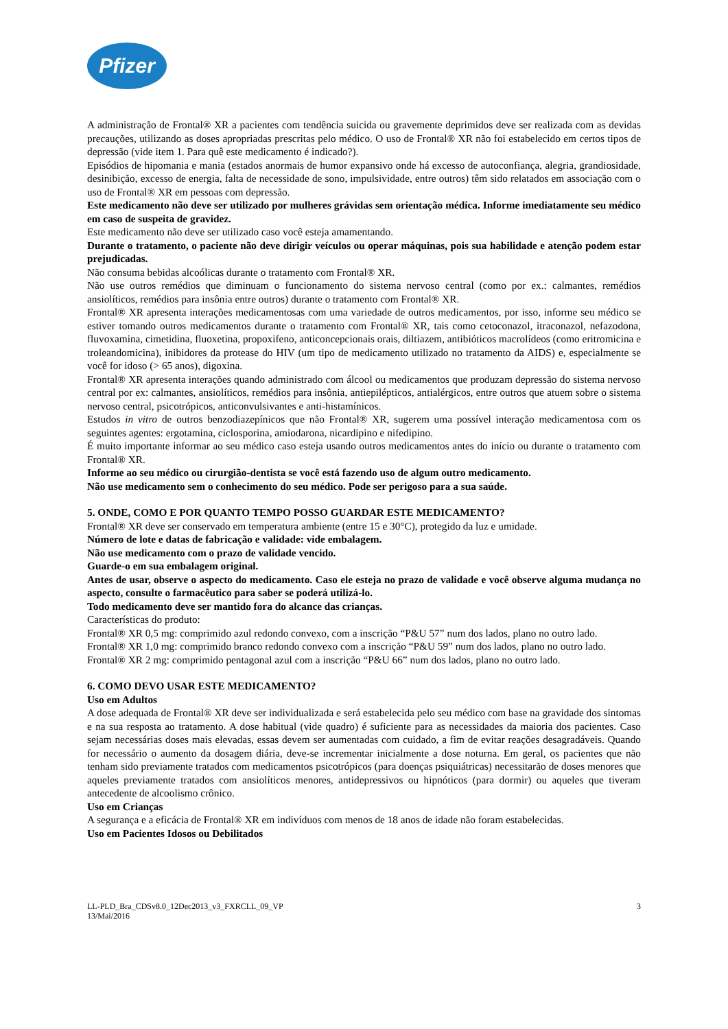Pfizer
A administração de Frontal® XR a pacientes com tendência suicida ou gravemente deprimidos deve ser realizada com as devidas precauções, utilizando as doses apropriadas prescritas pelo médico. O uso de Frontal® XR não foi estabelecido em certos tipos de depressão (vide item 1. Para quê este medicamento é indicado?).
Episódios de hipomania e mania (estados anormais de humor expansivo onde há excesso de autoconfiança, alegria, grandiosidade, desinibição, excesso de energia, falta de necessidade de sono, impulsividade, entre outros) têm sido relatados em associação com o uso de Frontal® XR em pessoas com depressão.
Este medicamento não deve ser utilizado por mulheres grávidas sem orientação médica. Informe imediatamente seu médico em caso de suspeita de gravidez.
Este medicamento não deve ser utilizado caso você esteja amamentando.
Durante o tratamento, o paciente não deve dirigir veículos ou operar máquinas, pois sua habilidade e atenção podem estar prejudicadas.
Não consuma bebidas alcoólicas durante o tratamento com Frontal® XR.
Não use outros remédios que diminuam o funcionamento do sistema nervoso central (como por ex.: calmantes, remédios ansiolíticos, remédios para insônia entre outros) durante o tratamento com Frontal® XR.
Frontal® XR apresenta interações medicamentosas com uma variedade de outros medicamentos, por isso, informe seu médico se estiver tomando outros medicamentos durante o tratamento com Frontal® XR, tais como cetoconazol, itraconazol, nefazodona, fluvoxamina, cimetidina, fluoxetina, propoxifeno, anticoncepcionais orais, diltiazem, antibióticos macrolídeos (como eritromicina e troleandomicina), inibidores da protease do HIV (um tipo de medicamento utilizado no tratamento da AIDS) e, especialmente se você for idoso (> 65 anos), digoxina.
Frontal® XR apresenta interações quando administrado com álcool ou medicamentos que produzam depressão do sistema nervoso central por ex: calmantes, ansiolíticos, remédios para insônia, antiepilépticos, antialérgicos, entre outros que atuem sobre o sistema nervoso central, psicotrópicos, anticonvulsivantes e anti-histamínicos.
Estudos in vitro de outros benzodiazepínicos que não Frontal® XR, sugerem uma possível interação medicamentosa com os seguintes agentes: ergotamina, ciclosporina, amiodarona, nicardipino e nifedipino.
É muito importante informar ao seu médico caso esteja usando outros medicamentos antes do início ou durante o tratamento com Frontal® XR.
Informe ao seu médico ou cirurgião-dentista se você está fazendo uso de algum outro medicamento.
Não use medicamento sem o conhecimento do seu médico. Pode ser perigoso para a sua saúde.
5. ONDE, COMO E POR QUANTO TEMPO POSSO GUARDAR ESTE MEDICAMENTO?
Frontal® XR deve ser conservado em temperatura ambiente (entre 15 e 30°C), protegido da luz e umidade.
Número de lote e datas de fabricação e validade: vide embalagem.
Não use medicamento com o prazo de validade vencido.
Guarde-o em sua embalagem original.
Antes de usar, observe o aspecto do medicamento. Caso ele esteja no prazo de validade e você observe alguma mudança no aspecto, consulte o farmacêutico para saber se poderá utilizá-lo.
Todo medicamento deve ser mantido fora do alcance das crianças.
Características do produto:
Frontal® XR 0,5 mg: comprimido azul redondo convexo, com a inscrição “P&U 57” num dos lados, plano no outro lado.
Frontal® XR 1,0 mg: comprimido branco redondo convexo com a inscrição “P&U 59” num dos lados, plano no outro lado.
Frontal® XR 2 mg: comprimido pentagonal azul com a inscrição “P&U 66” num dos lados, plano no outro lado.
6. COMO DEVO USAR ESTE MEDICAMENTO?
Uso em Adultos
A dose adequada de Frontal® XR deve ser individualizada e será estabelecida pelo seu médico com base na gravidade dos sintomas e na sua resposta ao tratamento. A dose habitual (vide quadro) é suficiente para as necessidades da maioria dos pacientes. Caso sejam necessárias doses mais elevadas, essas devem ser aumentadas com cuidado, a fim de evitar reações desagradáveis. Quando for necessário o aumento da dosagem diária, deve-se incrementar inicialmente a dose noturna. Em geral, os pacientes que não tenham sido previamente tratados com medicamentos psicotrópicos (para doenças psiquiátricas) necessitarão de doses menores que aqueles previamente tratados com ansiolíticos menores, antidepressivos ou hipnóticos (para dormir) ou aqueles que tiveram antecedente de alcoolismo crônico.
Uso em Crianças
A segurança e a eficácia de Frontal® XR em indivíduos com menos de 18 anos de idade não foram estabelecidas.
Uso em Pacientes Idosos ou Debilitados
LL-PLD_Bra_CDSv8.0_12Dec2013_v3_FXRCLL_09_VP
13/Mai/2016
3